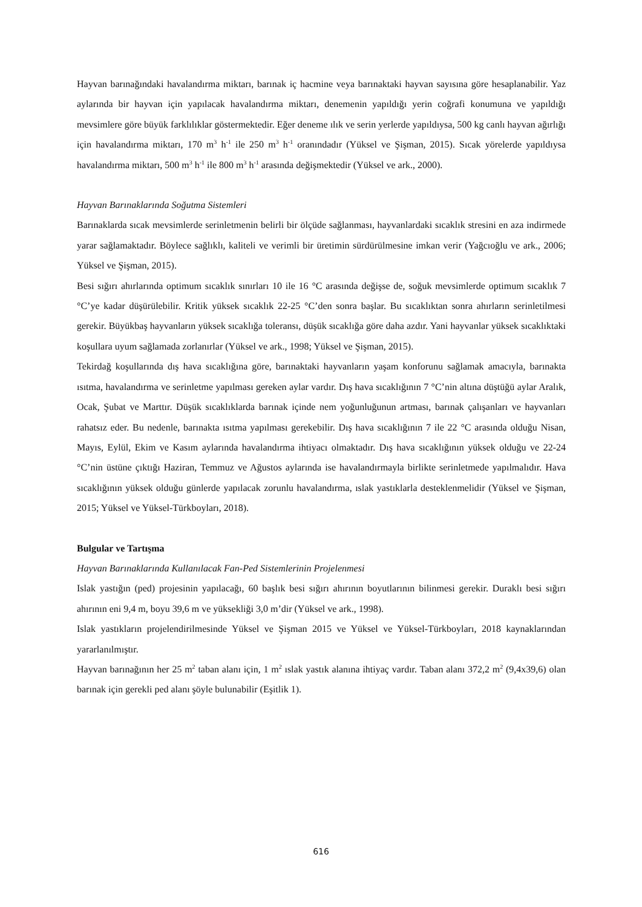Hayvan barınağındaki havalandırma miktarı, barınak iç hacmine veya barınaktaki hayvan sayısına göre hesaplanabilir. Yaz aylarında bir hayvan için yapılacak havalandırma miktarı, denemenin yapıldığı yerin coğrafi konumuna ve yapıldığı mevsimlere göre büyük farklılıklar göstermektedir. Eğer deneme ılık ve serin yerlerde yapıldıysa, 500 kg canlı hayvan ağırlığı için havalandırma miktarı, 170 m<sup>3</sup> h<sup>-1</sup> ile 250 m<sup>3</sup> h<sup>-1</sup> oranındadır (Yüksel ve Şişman, 2015). Sıcak yörelerde yapıldıysa havalandırma miktarı, 500 m<sup>3</sup> h<sup>-1</sup> ile 800 m<sup>3</sup> h<sup>-1</sup> arasında değişmektedir (Yüksel ve ark., 2000).
Hayvan Barınaklarında Soğutma Sistemleri
Barınaklarda sıcak mevsimlerde serinletmenin belirli bir ölçüde sağlanması, hayvanlardaki sıcaklık stresini en aza indirmede yarar sağlamaktadır. Böylece sağlıklı, kaliteli ve verimli bir üretimin sürdürülmesine imkan verir (Yağcıoğlu ve ark., 2006; Yüksel ve Şişman, 2015).
Besi sığırı ahırlarında optimum sıcaklık sınırları 10 ile 16 °C arasında değişse de, soğuk mevsimlerde optimum sıcaklık 7 °C’ye kadar düşürülebilir. Kritik yüksek sıcaklık 22-25 °C’den sonra başlar. Bu sıcaklıktan sonra ahırların serinletilmesi gerekir. Büyükbaş hayvanların yüksek sıcaklığa toleransı, düşük sıcaklığa göre daha azdır. Yani hayvanlar yüksek sıcaklıktaki koşullara uyum sağlamada zorlanırlar (Yüksel ve ark., 1998; Yüksel ve Şişman, 2015).
Tekirdağ koşullarında dış hava sıcaklığına göre, barınaktaki hayvanların yaşam konforunu sağlamak amacıyla, barınakta ısıtma, havalandırma ve serinletme yapılması gereken aylar vardır. Dış hava sıcaklığının 7 °C’nin altına düştüğü aylar Aralık, Ocak, Şubat ve Marttır. Düşük sıcaklıklarda barınak içinde nem yoğunluğunun artması, barınak çalışanları ve hayvanları rahatsız eder. Bu nedenle, barınakta ısıtma yapılması gerekebilir. Dış hava sıcaklığının 7 ile 22 °C arasında olduğu Nisan, Mayıs, Eylül, Ekim ve Kasım aylarında havalandırma ihtiyacı olmaktadır. Dış hava sıcaklığının yüksek olduğu ve 22-24 °C’nin üstüne çıktığı Haziran, Temmuz ve Ağustos aylarında ise havalandırmayla birlikte serinletmede yapılmalıdır. Hava sıcaklığının yüksek olduğu günlerde yapılacak zorunlu havalandırma, ıslak yastıklarla desteklenmelidir (Yüksel ve Şişman, 2015; Yüksel ve Yüksel-Türkboyları, 2018).
Bulgular ve Tartışma
Hayvan Barınaklarında Kullanılacak Fan-Ped Sistemlerinin Projelenmesi
Islak yastığın (ped) projesinin yapılacağı, 60 başlık besi sığırı ahırının boyutlarının bilinmesi gerekir. Duraklı besi sığırı ahırının eni 9,4 m, boyu 39,6 m ve yüksekliği 3,0 m’dir (Yüksel ve ark., 1998).
Islak yastıkların projelendirilmesinde Yüksel ve Şişman 2015 ve Yüksel ve Yüksel-Türkboyları, 2018 kaynaklarından yararlanılmıştır.
Hayvan barınağının her 25 m<sup>2</sup> taban alanı için, 1 m<sup>2</sup> ıslak yastık alanına ihtiyaç vardır. Taban alanı 372,2 m<sup>2</sup> (9,4x39,6) olan barınak için gerekli ped alanı şöyle bulunabilir (Eşitlik 1).
616